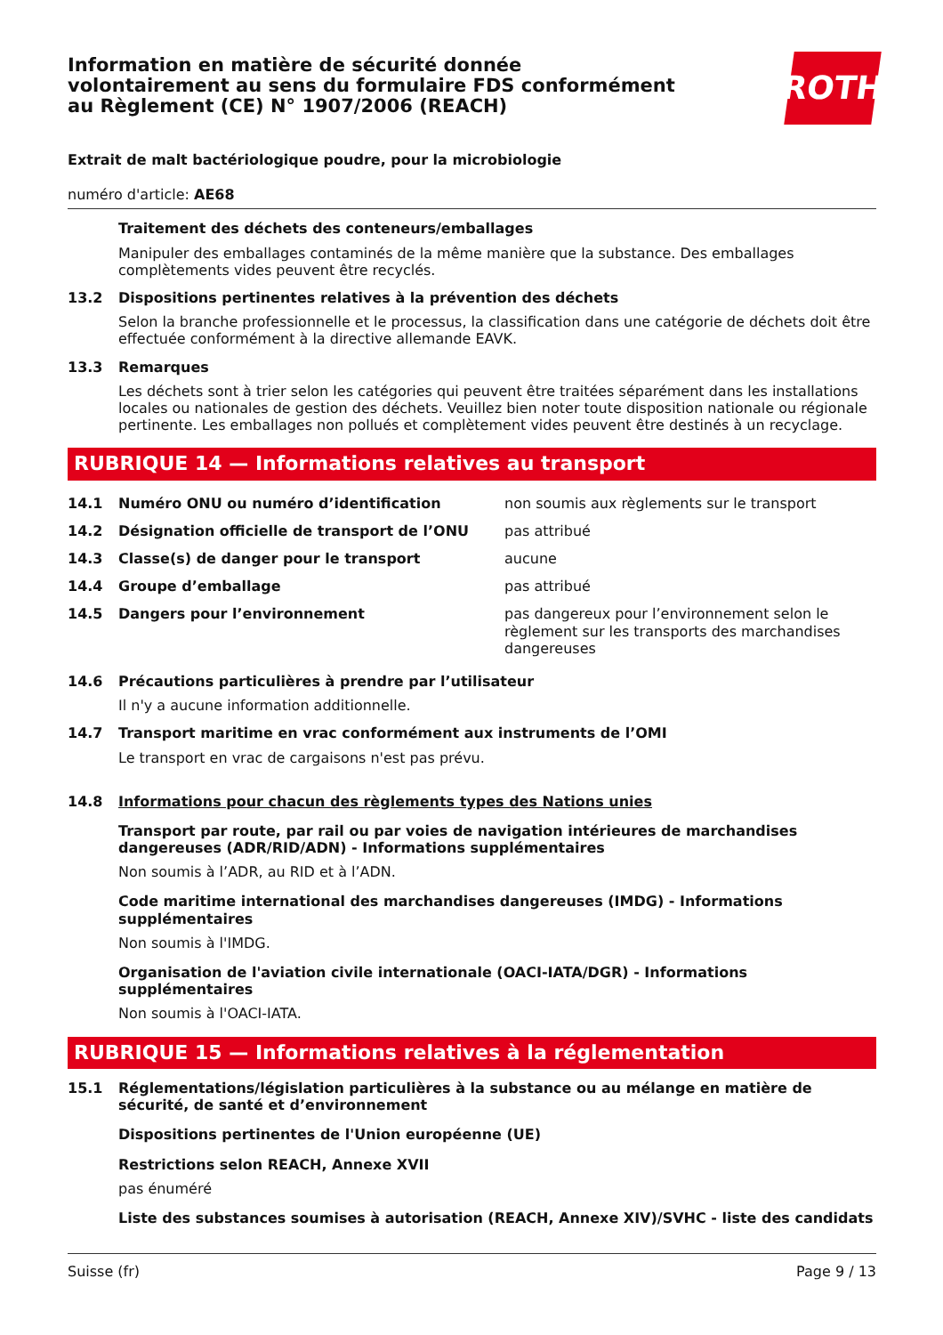Information en matière de sécurité donnée
volontairement au sens du formulaire FDS conformément
au Règlement (CE) N° 1907/2006 (REACH)
ROTH
Extrait de malt bactériologique poudre, pour la microbiologie
numéro d'article: AE68
Traitement des déchets des conteneurs/emballages
Manipuler des emballages contaminés de la même manière que la substance. Des emballages complètements vides peuvent être recyclés.
13.2 Dispositions pertinentes relatives à la prévention des déchets
Selon la branche professionnelle et le processus, la classification dans une catégorie de déchets doit être effectuée conformément à la directive allemande EAVK.
13.3 Remarques
Les déchets sont à trier selon les catégories qui peuvent être traitées séparément dans les installations locales ou nationales de gestion des déchets. Veuillez bien noter toute disposition nationale ou régionale pertinente. Les emballages non pollués et complètement vides peuvent être destinés à un recyclage.
RUBRIQUE 14 — Informations relatives au transport
| 14.1 | Numéro ONU ou numéro d’identification | non soumis aux règlements sur le transport |
| 14.2 | Désignation officielle de transport de l’ONU | pas attribué |
| 14.3 | Classe(s) de danger pour le transport | aucune |
| 14.4 | Groupe d’emballage | pas attribué |
| 14.5 | Dangers pour l’environnement | pas dangereux pour l’environnement selon le règlement sur les transports des marchandises dangereuses |
14.6 Précautions particulières à prendre par l’utilisateur
Il n'y a aucune information additionnelle.
14.7 Transport maritime en vrac conformément aux instruments de l’OMI
Le transport en vrac de cargaisons n'est pas prévu.
14.8 Informations pour chacun des règlements types des Nations unies
Transport par route, par rail ou par voies de navigation intérieures de marchandises dangereuses (ADR/RID/ADN) - Informations supplémentaires
Non soumis à l’ADR, au RID et à l’ADN.
Code maritime international des marchandises dangereuses (IMDG) - Informations supplémentaires
Non soumis à l'IMDG.
Organisation de l'aviation civile internationale (OACI-IATA/DGR) - Informations supplémentaires
Non soumis à l'OACI-IATA.
RUBRIQUE 15 — Informations relatives à la réglementation
15.1 Réglementations/législation particulières à la substance ou au mélange en matière de sécurité, de santé et d’environnement
Dispositions pertinentes de l'Union européenne (UE)
Restrictions selon REACH, Annexe XVII
pas énuméré
Liste des substances soumises à autorisation (REACH, Annexe XIV)/SVHC - liste des candidats
Suisse (fr) Page 9 / 13